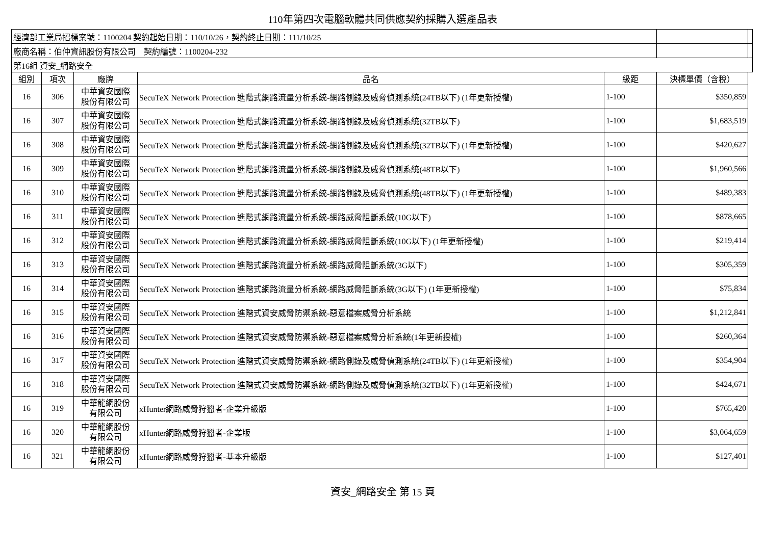110年第四次電腦軟體共同供應契約採購入選產品表
| 經濟部工業局招標案號：1100204 契約起始日期：110/10/26，契約終止日期：111/10/25 | | | | | | |
| 廠商名稱：伯仲資訊股份有限公司 契約編號：1100204-232 | | | | | | |
| 第16組 資安_網路安全 | | | | | | |
| 組別 | 項次 | 廠牌 | 品名 | 級距 | 決標單價（含稅） | |
| 16 | 306 | 中華資安國際 股份有限公司 | SecuTeX Network Protection 進階式網路流量分析系統-網路側錄及威脅偵測系統(24TB以下) (1年更新授權) | 1-100 | $350,859 | |
| 16 | 307 | 中華資安國際 股份有限公司 | SecuTeX Network Protection 進階式網路流量分析系統-網路側錄及威脅偵測系統(32TB以下) | 1-100 | $1,683,519 | |
| 16 | 308 | 中華資安國際 股份有限公司 | SecuTeX Network Protection 進階式網路流量分析系統-網路側錄及威脅偵測系統(32TB以下) (1年更新授權) | 1-100 | $420,627 | |
| 16 | 309 | 中華資安國際 股份有限公司 | SecuTeX Network Protection 進階式網路流量分析系統-網路側錄及威脅偵測系統(48TB以下) | 1-100 | $1,960,566 | |
| 16 | 310 | 中華資安國際 股份有限公司 | SecuTeX Network Protection 進階式網路流量分析系統-網路側錄及威脅偵測系統(48TB以下) (1年更新授權) | 1-100 | $489,383 | |
| 16 | 311 | 中華資安國際 股份有限公司 | SecuTeX Network Protection 進階式網路流量分析系統-網路威脅阻斷系統(10G以下) | 1-100 | $878,665 | |
| 16 | 312 | 中華資安國際 股份有限公司 | SecuTeX Network Protection 進階式網路流量分析系統-網路威脅阻斷系統(10G以下) (1年更新授權) | 1-100 | $219,414 | |
| 16 | 313 | 中華資安國際 股份有限公司 | SecuTeX Network Protection 進階式網路流量分析系統-網路威脅阻斷系統(3G以下) | 1-100 | $305,359 | |
| 16 | 314 | 中華資安國際 股份有限公司 | SecuTeX Network Protection 進階式網路流量分析系統-網路威脅阻斷系統(3G以下) (1年更新授權) | 1-100 | $75,834 | |
| 16 | 315 | 中華資安國際 股份有限公司 | SecuTeX Network Protection 進階式資安威脅防禦系統-惡意檔案威脅分析系統 | 1-100 | $1,212,841 | |
| 16 | 316 | 中華資安國際 股份有限公司 | SecuTeX Network Protection 進階式資安威脅防禦系統-惡意檔案威脅分析系統(1年更新授權) | 1-100 | $260,364 | |
| 16 | 317 | 中華資安國際 股份有限公司 | SecuTeX Network Protection 進階式資安威脅防禦系統-網路側錄及威脅偵測系統(24TB以下) (1年更新授權) | 1-100 | $354,904 | |
| 16 | 318 | 中華資安國際 股份有限公司 | SecuTeX Network Protection 進階式資安威脅防禦系統-網路側錄及威脅偵測系統(32TB以下) (1年更新授權) | 1-100 | $424,671 | |
| 16 | 319 | 中華龍網股份 有限公司 | xHunter網路威脅狩獵者-企業升級版 | 1-100 | $765,420 | |
| 16 | 320 | 中華龍網股份 有限公司 | xHunter網路威脅狩獵者-企業版 | 1-100 | $3,064,659 | |
| 16 | 321 | 中華龍網股份 有限公司 | xHunter網路威脅狩獵者-基本升級版 | 1-100 | $127,401 | |
資安_網路安全 第 15 頁